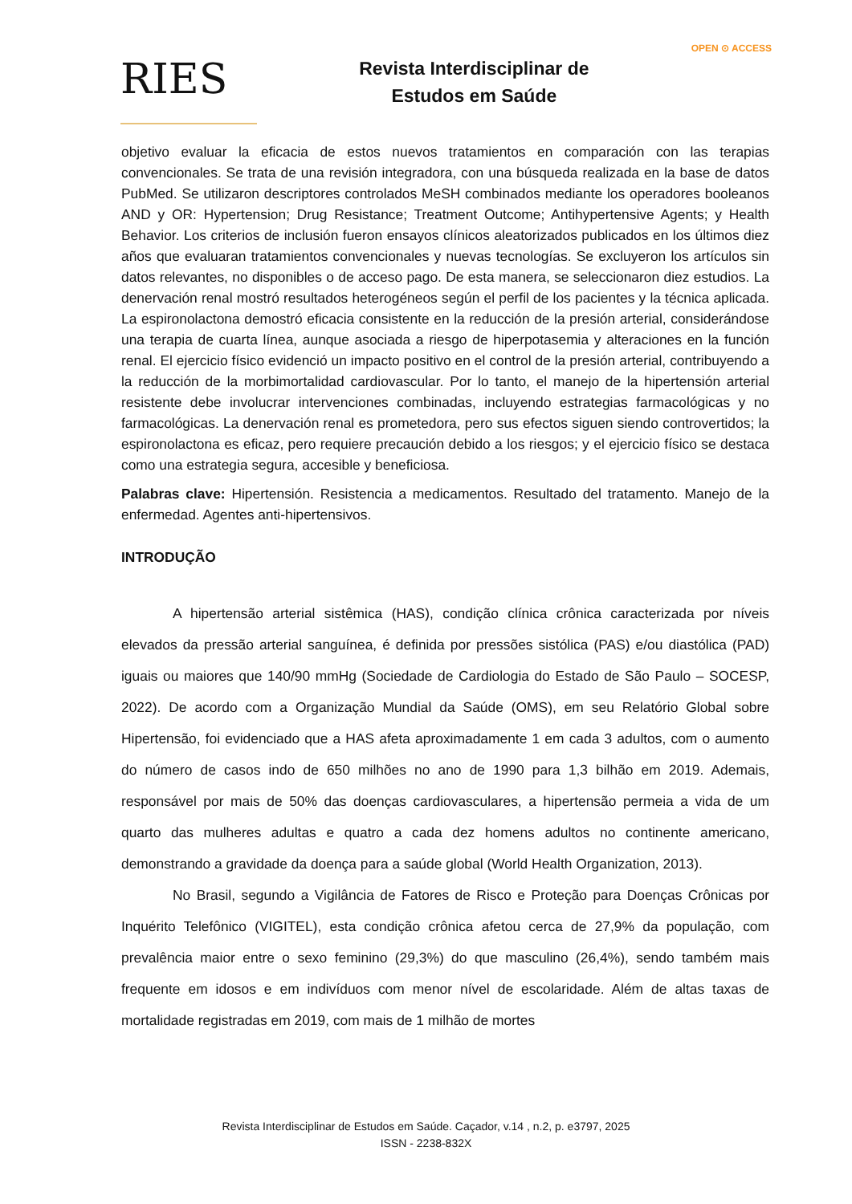RIES
Revista Interdisciplinar de
Estudos em Saúde
OPEN ⊙ ACCESS
objetivo evaluar la eficacia de estos nuevos tratamientos en comparación con las terapias convencionales. Se trata de una revisión integradora, con una búsqueda realizada en la base de datos PubMed. Se utilizaron descriptores controlados MeSH combinados mediante los operadores booleanos AND y OR: Hypertension; Drug Resistance; Treatment Outcome; Antihypertensive Agents; y Health Behavior. Los criterios de inclusión fueron ensayos clínicos aleatorizados publicados en los últimos diez años que evaluaran tratamientos convencionales y nuevas tecnologías. Se excluyeron los artículos sin datos relevantes, no disponibles o de acceso pago. De esta manera, se seleccionaron diez estudios. La denervación renal mostró resultados heterogéneos según el perfil de los pacientes y la técnica aplicada. La espironolactona demostró eficacia consistente en la reducción de la presión arterial, considerándose una terapia de cuarta línea, aunque asociada a riesgo de hiperpotasemia y alteraciones en la función renal. El ejercicio físico evidenció un impacto positivo en el control de la presión arterial, contribuyendo a la reducción de la morbimortalidad cardiovascular. Por lo tanto, el manejo de la hipertensión arterial resistente debe involucrar intervenciones combinadas, incluyendo estrategias farmacológicas y no farmacológicas. La denervación renal es prometedora, pero sus efectos siguen siendo controvertidos; la espironolactona es eficaz, pero requiere precaución debido a los riesgos; y el ejercicio físico se destaca como una estrategia segura, accesible y beneficiosa.
Palabras clave: Hipertensión. Resistencia a medicamentos. Resultado del tratamento. Manejo de la enfermedad. Agentes anti-hipertensivos.
INTRODUÇÃO
A hipertensão arterial sistêmica (HAS), condição clínica crônica caracterizada por níveis elevados da pressão arterial sanguínea, é definida por pressões sistólica (PAS) e/ou diastólica (PAD) iguais ou maiores que 140/90 mmHg (Sociedade de Cardiologia do Estado de São Paulo – SOCESP, 2022). De acordo com a Organização Mundial da Saúde (OMS), em seu Relatório Global sobre Hipertensão, foi evidenciado que a HAS afeta aproximadamente 1 em cada 3 adultos, com o aumento do número de casos indo de 650 milhões no ano de 1990 para 1,3 bilhão em 2019. Ademais, responsável por mais de 50% das doenças cardiovasculares, a hipertensão permeia a vida de um quarto das mulheres adultas e quatro a cada dez homens adultos no continente americano, demonstrando a gravidade da doença para a saúde global (World Health Organization, 2013).
No Brasil, segundo a Vigilância de Fatores de Risco e Proteção para Doenças Crônicas por Inquérito Telefônico (VIGITEL), esta condição crônica afetou cerca de 27,9% da população, com prevalência maior entre o sexo feminino (29,3%) do que masculino (26,4%), sendo também mais frequente em idosos e em indivíduos com menor nível de escolaridade. Além de altas taxas de mortalidade registradas em 2019, com mais de 1 milhão de mortes
Revista Interdisciplinar de Estudos em Saúde. Caçador, v.14 , n.2, p. e3797, 2025
ISSN - 2238-832X